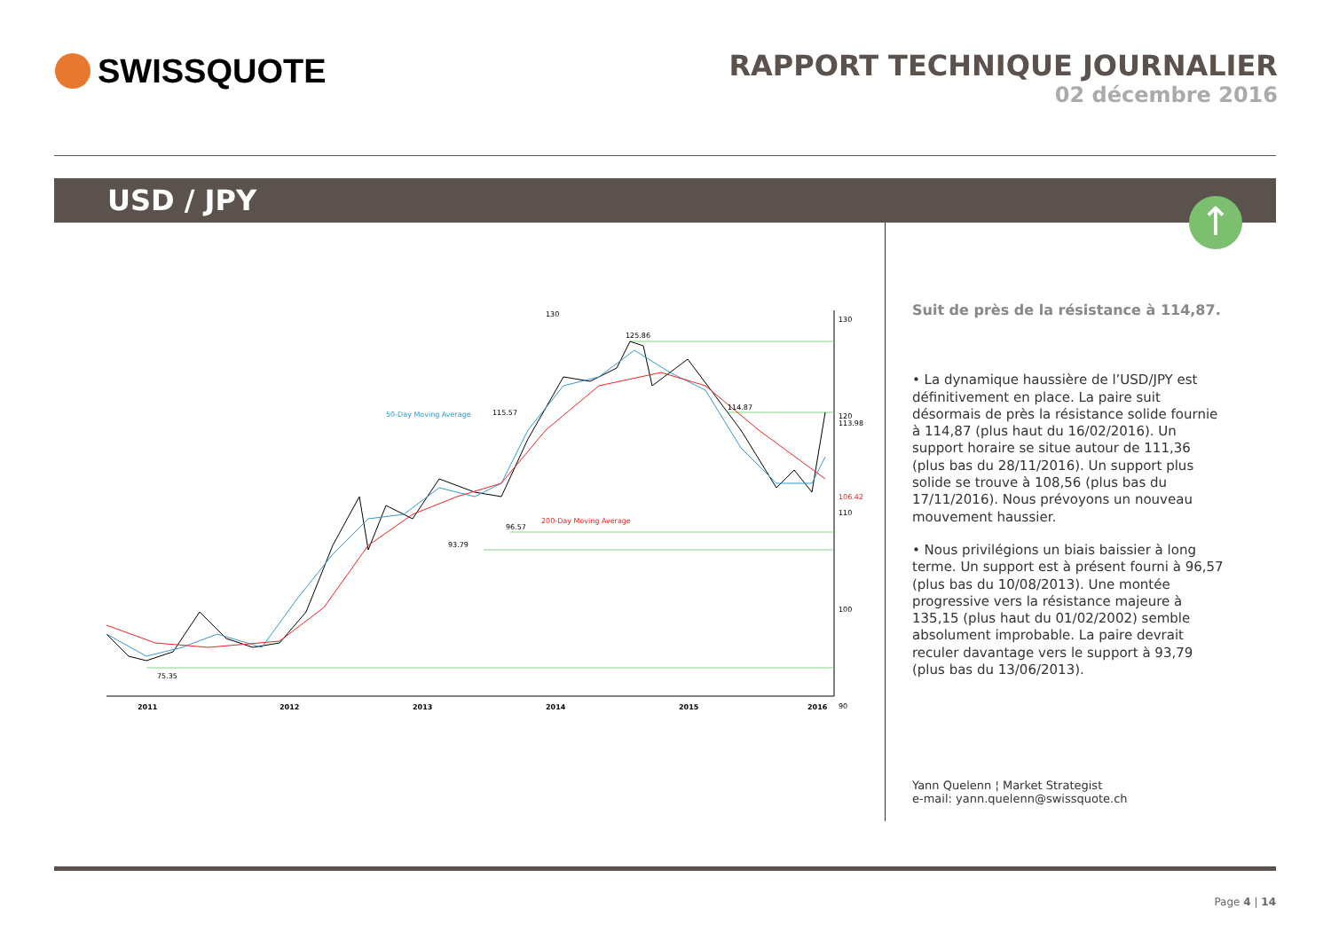SWISSQUOTE
RAPPORT TECHNIQUE JOURNALIER
02 décembre 2016
USD / JPY
↑
130
130
120
110
100
90
125.86
114.87
96.57
93.79
75.35
115.57
50-Day Moving Average
200-Day Moving Average
113.98
106.42
2011
2012
2013
2014
2015
2016
Suit de près de la résistance à 114,87.
• La dynamique haussière de l’USD/JPY est définitivement en place. La paire suit désormais de près la résistance solide fournie à 114,87 (plus haut du 16/02/2016). Un support horaire se situe autour de 111,36 (plus bas du 28/11/2016). Un support plus solide se trouve à 108,56 (plus bas du 17/11/2016). Nous prévoyons un nouveau mouvement haussier.
• Nous privilégions un biais baissier à long terme. Un support est à présent fourni à 96,57 (plus bas du 10/08/2013). Une montée progressive vers la résistance majeure à 135,15 (plus haut du 01/02/2002) semble absolument improbable. La paire devrait reculer davantage vers le support à 93,79 (plus bas du 13/06/2013).
Yann Quelenn ¦ Market Strategist
e-mail: yann.quelenn@swissquote.ch
Page 4 | 14